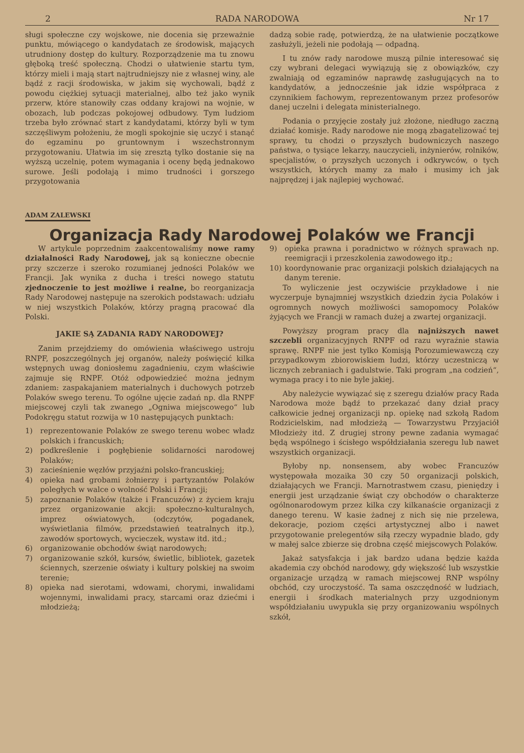2 RADA NARODOWA Nr 17
sługi społeczne czy wojskowe, nie docenia się przeważnie punktu, mówiącego o kandydatach ze środowisk, mających utrudniony dostęp do kultury. Rozporządzenie ma tu znowu głęboką treść społeczną. Chodzi o ułatwienie startu tym, którzy mieli i mają start najtrudniejszy nie z własnej winy, ale bądź z racji środowiska, w jakim się wychowali, bądź z powodu ciężkiej sytuacji materialnej, albo też jako wynik przerw, które stanowiły czas oddany krajowi na wojnie, w obozach, lub podczas pokojowej odbudowy. Tym ludziom trzeba było zrównać start z kandydatami, którzy byli w tym szczęśliwym położeniu, że mogli spokojnie się uczyć i stanąć do egzaminu po gruntownym i wszechstronnym przygotowaniu. Ułatwia im się zresztą tylko dostanie się na wyższą uczelnię, potem wymagania i oceny będą jednakowo surowe. Jeśli podołają i mimo trudności i gorszego przygotowania
dadzą sobie radę, potwierdzą, że na ułatwienie początkowe zasłużyli, jeżeli nie podołają — odpadną.
I tu znów rady narodowe muszą pilnie interesować się czy wybrani delegaci wywiązują się z obowiązków, czy zwalniają od egzaminów naprawdę zasługujących na to kandydatów, a jednocześnie jak idzie współpraca z czynnikiem fachowym, reprezentowanym przez profesorów danej uczelni i delegata ministerialnego.
Podania o przyjęcie zostały już złożone, niedługo zaczną działać komisje. Rady narodowe nie mogą zbagatelizować tej sprawy, tu chodzi o przyszłych budowniczych naszego państwa, o tysiące lekarzy, nauczycieli, inżynierów, rolników, specjalistów, o przyszłych uczonych i odkrywców, o tych wszystkich, których mamy za mało i musimy ich jak najprędzej i jak najlepiej wychować.
ADAM ZALEWSKI
Organizacja Rady Narodowej Polaków we Francji
W artykule poprzednim zaakcentowaliśmy nowe ramy działalności Rady Narodowej, jak są konieczne obecnie przy szczerze i szeroko rozumianej jedności Polaków we Francji. Jak wynika z ducha i treści nowego statutu zjednoczenie to jest możliwe i realne, bo reorganizacja Rady Narodowej następuje na szerokich podstawach: udziału w niej wszystkich Polaków, którzy pragną pracować dla Polski.
JAKIE SĄ ZADANIA RADY NARODOWEJ?
Zanim przejdziemy do omówienia właściwego ustroju RNPF, poszczególnych jej organów, należy poświęcić kilka wstępnych uwag doniosłemu zagadnieniu, czym właściwie zajmuje się RNPF. Otóż odpowiedzieć można jednym zdaniem: zaspakajaniem materialnych i duchowych potrzeb Polaków swego terenu. To ogólne ujęcie zadań np. dla RNPF miejscowej czyli tak zwanego „Ogniwa miejscowego“ lub Podokręgu statut rozwija w 10 następujących punktach:
1) reprezentowanie Polaków ze swego terenu wobec władz polskich i francuskich;
2) podkreślenie i pogłębienie solidarności narodowej Polaków;
3) zacieśnienie węzłów przyjaźni polsko-francuskiej;
4) opieka nad grobami żołnierzy i partyzantów Polaków poległych w walce o wolność Polski i Francji;
5) zapoznanie Polaków (także i Francuzów) z życiem kraju przez organizowanie akcji: społeczno-kulturalnych, imprez oświatowych, (odczytów, pogadanek, wyświetlania filmów, przedstawień teatralnych itp.), zawodów sportowych, wycieczek, wystaw itd. itd.;
6) organizowanie obchodów świąt narodowych;
7) organizowanie szkół, kursów, świetlic, bibliotek, gazetek ściennych, szerzenie oświaty i kultury polskiej na swoim terenie;
8) opieka nad sierotami, wdowami, chorymi, inwalidami wojennymi, inwalidami pracy, starcami oraz dziećmi i młodzieżą;
9) opieka prawna i poradnictwo w różnych sprawach np. reemigracji i przeszkolenia zawodowego itp.;
10) koordynowanie prac organizacji polskich działających na danym terenie.
To wyliczenie jest oczywiście przykładowe i nie wyczerpuje bynajmniej wszystkich dziedzin życia Polaków i ogromnych nowych możliwości samopomocy Polaków żyjących we Francji w ramach dużej a zwartej organizacji.
Powyższy program pracy dla najniższych nawet szczebli organizacyjnych RNPF od razu wyraźnie stawia sprawę. RNPF nie jest tylko Komisją Porozumiewawczą czy przypadkowym zbiorowiskiem ludzi, którzy uczestniczą w licznych zebraniach i gadulstwie. Taki program „na codzień“, wymaga pracy i to nie byle jakiej.
Aby należycie wywiązać się z szeregu działów pracy Rada Narodowa może bądź to przekazać dany dział pracy całkowicie jednej organizacji np. opiekę nad szkołą Radom Rodzicielskim, nad młodzieżą — Towarzystwu Przyjaciół Młodzieży itd. Z drugiej strony pewne zadania wymagać będą wspólnego i ścisłego współdziałania szeregu lub nawet wszystkich organizacji.
Byłoby np. nonsensem, aby wobec Francuzów występowała mozaika 30 czy 50 organizacji polskich, działających we Francji. Marnotrastwem czasu, pieniędzy i energii jest urządzanie świąt czy obchodów o charakterze ogólnonarodowym przez kilka czy kilkanaście organizacji z danego terenu. W kasie żadnej z nich się nie przelewa, dekoracje, poziom części artystycznej albo i nawet przygotowanie prelegentów siłą rzeczy wypadnie blado, gdy w małej salce zbierze się drobna część miejscowych Polaków.
Jakaż satysfakcja i jak bardzo udana będzie każda akademia czy obchód narodowy, gdy większość lub wszystkie organizacje urządzą w ramach miejscowej RNP wspólny obchód, czy uroczystość. Ta sama oszczędność w ludziach, energii i środkach materialnych przy uzgodnionym współdziałaniu uwypukla się przy organizowaniu wspólnych szkół,